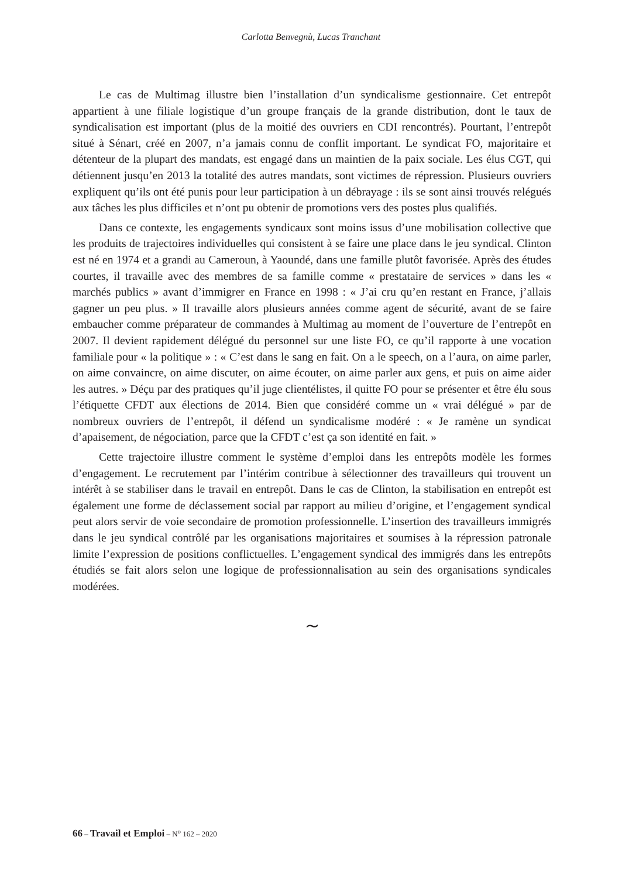Carlotta Benvegnù, Lucas Tranchant
Le cas de Multimag illustre bien l’installation d’un syndicalisme gestionnaire. Cet entrepôt appartient à une filiale logistique d’un groupe français de la grande distribution, dont le taux de syndicalisation est important (plus de la moitié des ouvriers en CDI rencontrés). Pourtant, l’entrepôt situé à Sénart, créé en 2007, n’a jamais connu de conflit important. Le syndicat FO, majoritaire et détenteur de la plupart des mandats, est engagé dans un maintien de la paix sociale. Les élus CGT, qui détiennent jusqu’en 2013 la totalité des autres mandats, sont victimes de répression. Plusieurs ouvriers expliquent qu’ils ont été punis pour leur participation à un débrayage : ils se sont ainsi trouvés relégués aux tâches les plus difficiles et n’ont pu obtenir de promotions vers des postes plus qualifiés.
Dans ce contexte, les engagements syndicaux sont moins issus d’une mobilisation collective que les produits de trajectoires individuelles qui consistent à se faire une place dans le jeu syndical. Clinton est né en 1974 et a grandi au Cameroun, à Yaoundé, dans une famille plutôt favorisée. Après des études courtes, il travaille avec des membres de sa famille comme « prestataire de services » dans les « marchés publics » avant d’immigrer en France en 1998 : « J’ai cru qu’en restant en France, j’allais gagner un peu plus. » Il travaille alors plusieurs années comme agent de sécurité, avant de se faire embaucher comme préparateur de commandes à Multimag au moment de l’ouverture de l’entrepôt en 2007. Il devient rapidement délégué du personnel sur une liste FO, ce qu’il rapporte à une vocation familiale pour « la politique » : « C’est dans le sang en fait. On a le speech, on a l’aura, on aime parler, on aime convaincre, on aime discuter, on aime écouter, on aime parler aux gens, et puis on aime aider les autres. » Déçu par des pratiques qu’il juge clientélistes, il quitte FO pour se présenter et être élu sous l’étiquette CFDT aux élections de 2014. Bien que considéré comme un « vrai délégué » par de nombreux ouvriers de l’entrepôt, il défend un syndicalisme modéré : « Je ramène un syndicat d’apaisement, de négociation, parce que la CFDT c’est ça son identité en fait. »
Cette trajectoire illustre comment le système d’emploi dans les entrepôts modèle les formes d’engagement. Le recrutement par l’intérim contribue à sélectionner des travailleurs qui trouvent un intérêt à se stabiliser dans le travail en entrepôt. Dans le cas de Clinton, la stabilisation en entrepôt est également une forme de déclassement social par rapport au milieu d’origine, et l’engagement syndical peut alors servir de voie secondaire de promotion professionnelle. L’insertion des travailleurs immigrés dans le jeu syndical contrôlé par les organisations majoritaires et soumises à la répression patronale limite l’expression de positions conflictuelles. L’engagement syndical des immigrés dans les entrepôts étudiés se fait alors selon une logique de professionnalisation au sein des organisations syndicales modérées.
∼
66 – Travail et Emploi – N<sup>o</sup> 162 – 2020